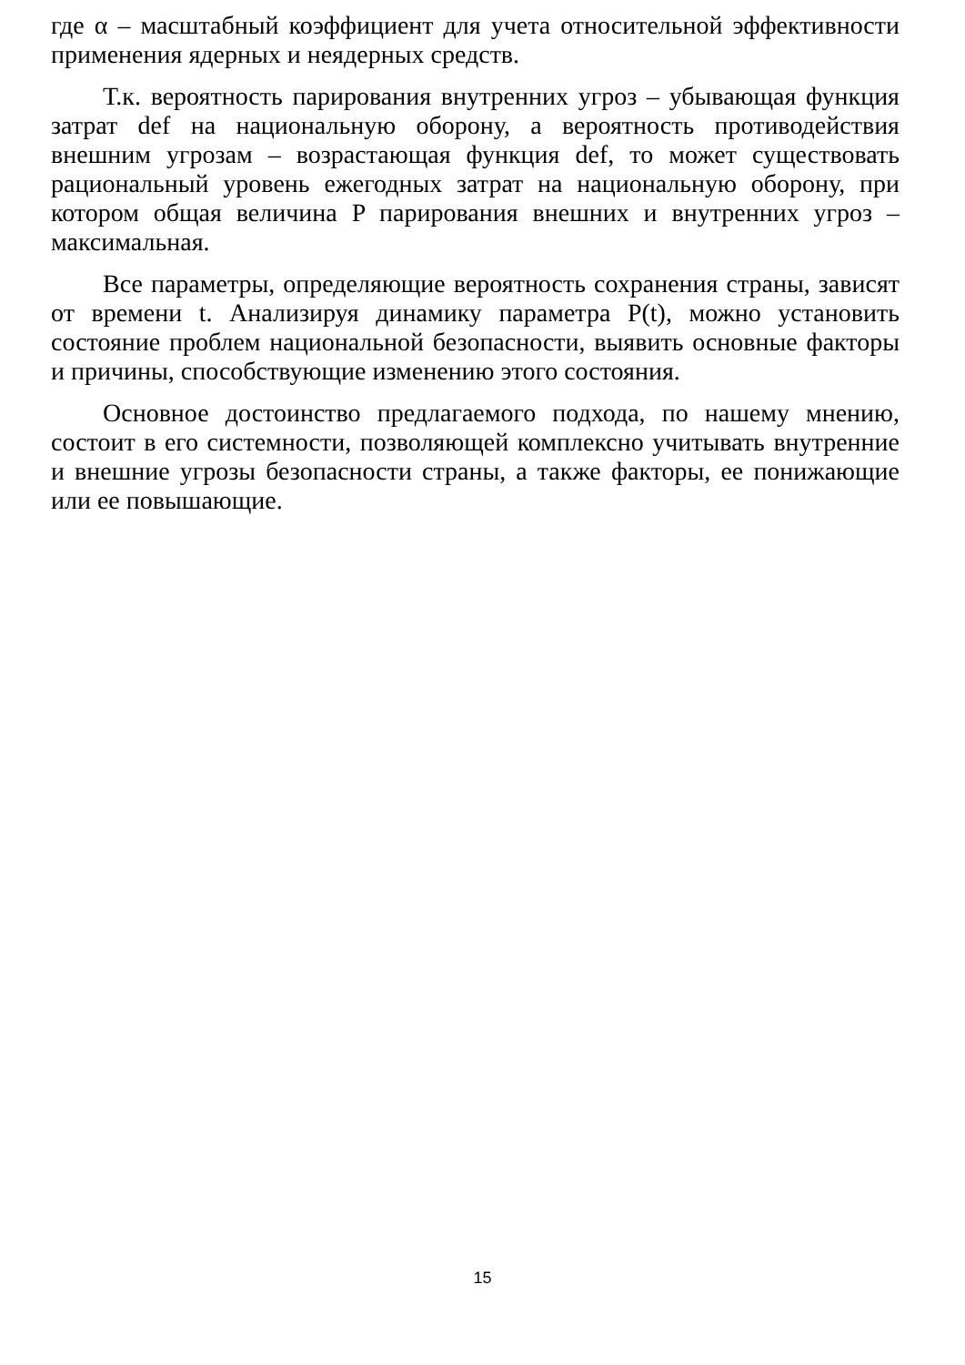где α – масштабный коэффициент для учета относительной эффективности применения ядерных и неядерных средств.
Т.к. вероятность парирования внутренних угроз – убывающая функция затрат def на национальную оборону, а вероятность противодействия внешним угрозам – возрастающая функция def, то может существовать рациональный уровень ежегодных затрат на национальную оборону, при котором общая величина P парирования внешних и внутренних угроз – максимальная.
Все параметры, определяющие вероятность сохранения страны, зависят от времени t. Анализируя динамику параметра P(t), можно установить состояние проблем национальной безопасности, выявить основные факторы и причины, способствующие изменению этого состояния.
Основное достоинство предлагаемого подхода, по нашему мнению, состоит в его системности, позволяющей комплексно учитывать внутренние и внешние угрозы безопасности страны, а также факторы, ее понижающие или ее повышающие.
15